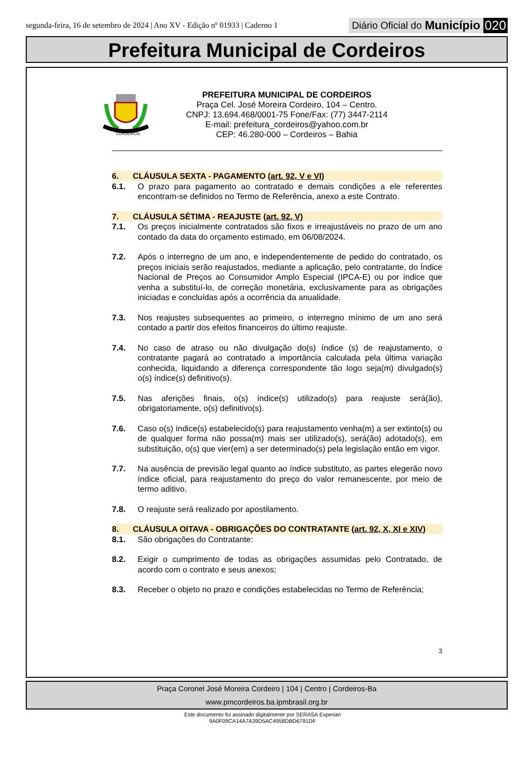segunda-feira, 16 de setembro de 2024 | Ano XV - Edição nº 01933 | Caderno 1
Diário Oficial do Município 020
Prefeitura Municipal de Cordeiros
CORDEIROS
PREFEITURA MUNICIPAL DE CORDEIROS
Praça Cel. José Moreira Cordeiro, 104 – Centro.
CNPJ: 13.694.468/0001-75 Fone/Fax: (77) 3447-2114
E-mail: prefeitura_cordeiros@yahoo.com.br
CEP: 46.280-000 – Cordeiros – Bahia
6. CLÁUSULA SEXTA - PAGAMENTO (art. 92, V e VI)
6.1. O prazo para pagamento ao contratado e demais condições a ele referentes encontram-se definidos no Termo de Referência, anexo a este Contrato.
7. CLÁUSULA SÉTIMA - REAJUSTE (art. 92, V)
7.1. Os preços inicialmente contratados são fixos e irreajustáveis no prazo de um ano contado da data do orçamento estimado, em 06/08/2024.
7.2. Após o interregno de um ano, e independentemente de pedido do contratado, os preços iniciais serão reajustados, mediante a aplicação, pelo contratante, do Índice Nacional de Preços ao Consumidor Amplo Especial (IPCA-E) ou por índice que venha a substituí-lo, de correção monetária, exclusivamente para as obrigações iniciadas e concluídas após a ocorrência da anualidade.
7.3. Nos reajustes subsequentes ao primeiro, o interregno mínimo de um ano será contado a partir dos efeitos financeiros do último reajuste.
7.4. No caso de atraso ou não divulgação do(s) índice (s) de reajustamento, o contratante pagará ao contratado a importância calculada pela última variação conhecida, liquidando a diferença correspondente tão logo seja(m) divulgado(s) o(s) índice(s) definitivo(s).
7.5. Nas aferições finais, o(s) índice(s) utilizado(s) para reajuste será(ão), obrigatoriamente, o(s) definitivo(s).
7.6. Caso o(s) índice(s) estabelecido(s) para reajustamento venha(m) a ser extinto(s) ou de qualquer forma não possa(m) mais ser utilizado(s), será(ão) adotado(s), em substituição, o(s) que vier(em) a ser determinado(s) pela legislação então em vigor.
7.7. Na ausência de previsão legal quanto ao índice substituto, as partes elegerão novo índice oficial, para reajustamento do preço do valor remanescente, por meio de termo aditivo.
7.8. O reajuste será realizado por apostilamento.
8. CLÁUSULA OITAVA - OBRIGAÇÕES DO CONTRATANTE (art. 92, X, XI e XIV)
8.1. São obrigações do Contratante:
8.2. Exigir o cumprimento de todas as obrigações assumidas pelo Contratado, de acordo com o contrato e seus anexos;
8.3. Receber o objeto no prazo e condições estabelecidas no Termo de Referência;
3
Praça Coronel José Moreira Cordeiro | 104 | Centro | Cordeiros-Ba
www.pmcordeiros.ba.ipmbrasil.org.br
Este documento foi assinado digitalmente por SERASA Experian
9A0F09CA14A7A39D5AC4958DBD6791DF